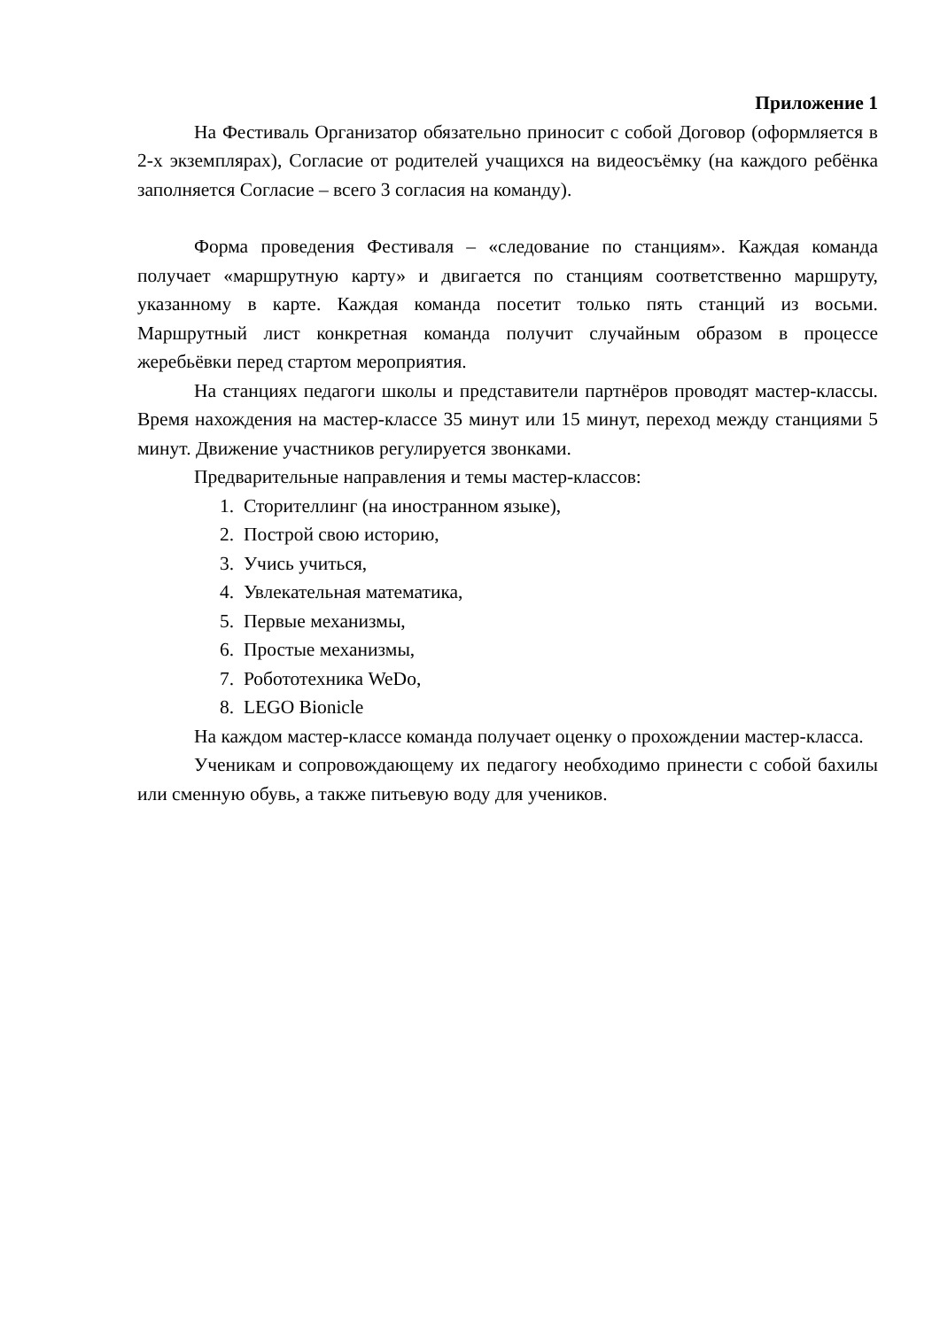Приложение 1
На Фестиваль Организатор обязательно приносит с собой Договор (оформляется в 2-х экземплярах), Согласие от родителей учащихся на видеосъёмку (на каждого ребёнка заполняется Согласие – всего 3 согласия на команду).
Форма проведения Фестиваля – «следование по станциям». Каждая команда получает «маршрутную карту» и двигается по станциям соответственно маршруту, указанному в карте. Каждая команда посетит только пять станций из восьми. Маршрутный лист конкретная команда получит случайным образом в процессе жеребьёвки перед стартом мероприятия.
На станциях педагоги школы и представители партнёров проводят мастер-классы. Время нахождения на мастер-классе 35 минут или 15 минут, переход между станциями 5 минут. Движение участников регулируется звонками.
Предварительные направления и темы мастер-классов:
1. Сторителлинг (на иностранном языке),
2. Построй свою историю,
3. Учись учиться,
4. Увлекательная математика,
5. Первые механизмы,
6. Простые механизмы,
7. Робототехника WeDo,
8. LEGO Bionicle
На каждом мастер-классе команда получает оценку о прохождении мастер-класса.
Ученикам и сопровождающему их педагогу необходимо принести с собой бахилы или сменную обувь, а также питьевую воду для учеников.